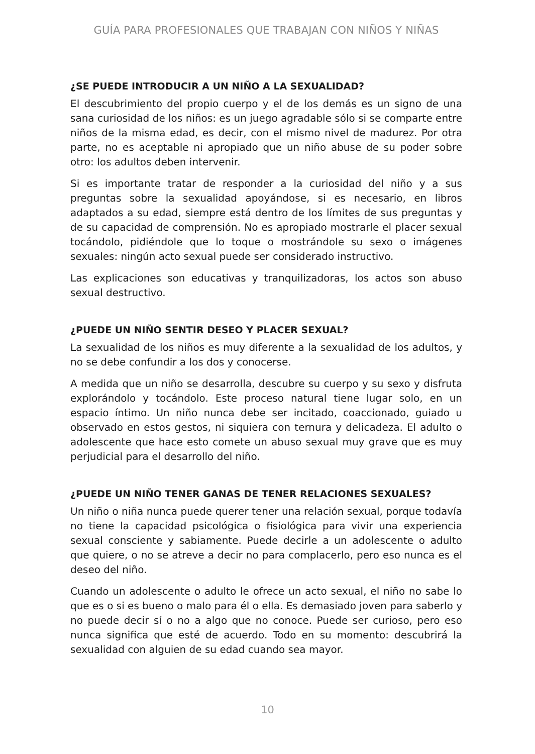GUÍA PARA PROFESIONALES QUE TRABAJAN CON NIÑOS Y NIÑAS
¿SE PUEDE INTRODUCIR A UN NIÑO A LA SEXUALIDAD?
El descubrimiento del propio cuerpo y el de los demás es un signo de una sana curiosidad de los niños: es un juego agradable sólo si se comparte entre niños de la misma edad, es decir, con el mismo nivel de madurez. Por otra parte, no es aceptable ni apropiado que un niño abuse de su poder sobre otro: los adultos deben intervenir.
Si es importante tratar de responder a la curiosidad del niño y a sus preguntas sobre la sexualidad apoyándose, si es necesario, en libros adaptados a su edad, siempre está dentro de los límites de sus preguntas y de su capacidad de comprensión. No es apropiado mostrarle el placer sexual tocándolo, pidiéndole que lo toque o mostrándole su sexo o imágenes sexuales: ningún acto sexual puede ser considerado instructivo.
Las explicaciones son educativas y tranquilizadoras, los actos son abuso sexual destructivo.
¿PUEDE UN NIÑO SENTIR DESEO Y PLACER SEXUAL?
La sexualidad de los niños es muy diferente a la sexualidad de los adultos, y no se debe confundir a los dos y conocerse.
A medida que un niño se desarrolla, descubre su cuerpo y su sexo y disfruta explorándolo y tocándolo. Este proceso natural tiene lugar solo, en un espacio íntimo. Un niño nunca debe ser incitado, coaccionado, guiado u observado en estos gestos, ni siquiera con ternura y delicadeza. El adulto o adolescente que hace esto comete un abuso sexual muy grave que es muy perjudicial para el desarrollo del niño.
¿PUEDE UN NIÑO TENER GANAS DE TENER RELACIONES SEXUALES?
Un niño o niña nunca puede querer tener una relación sexual, porque todavía no tiene la capacidad psicológica o fisiológica para vivir una experiencia sexual consciente y sabiamente. Puede decirle a un adolescente o adulto que quiere, o no se atreve a decir no para complacerlo, pero eso nunca es el deseo del niño.
Cuando un adolescente o adulto le ofrece un acto sexual, el niño no sabe lo que es o si es bueno o malo para él o ella. Es demasiado joven para saberlo y no puede decir sí o no a algo que no conoce. Puede ser curioso, pero eso nunca significa que esté de acuerdo. Todo en su momento: descubrirá la sexualidad con alguien de su edad cuando sea mayor.
10